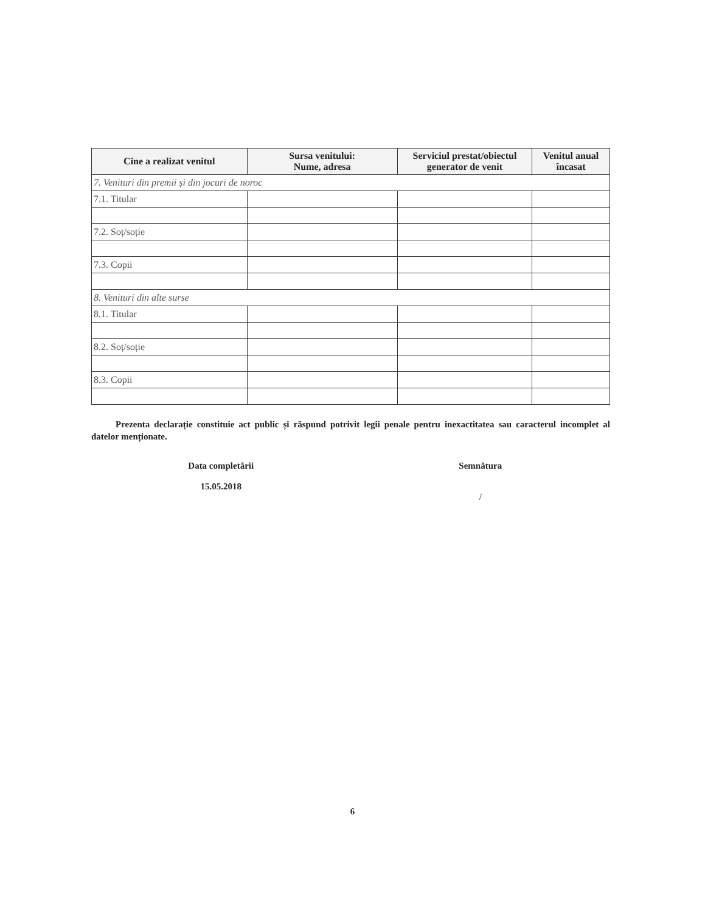| Cine a realizat venitul | Sursa venitului: Nume, adresa | Serviciul prestat/obiectul generator de venit | Venitul anual încasat |
| --- | --- | --- | --- |
| 7. Venituri din premii și din jocuri de noroc | | | |
| 7.1. Titular | | | |
| 7.2. Soț/soție | | | |
| 7.3. Copii | | | |
| 8. Venituri din alte surse | | | |
| 8.1. Titular | | | |
| 8.2. Soț/soție | | | |
| 8.3. Copii | | | |
Prezenta declarație constituie act public și răspund potrivit legii penale pentru inexactitatea sau caracterul incomplet al datelor menționate.
Data completării
15.05.2018
Semnătura
/
6